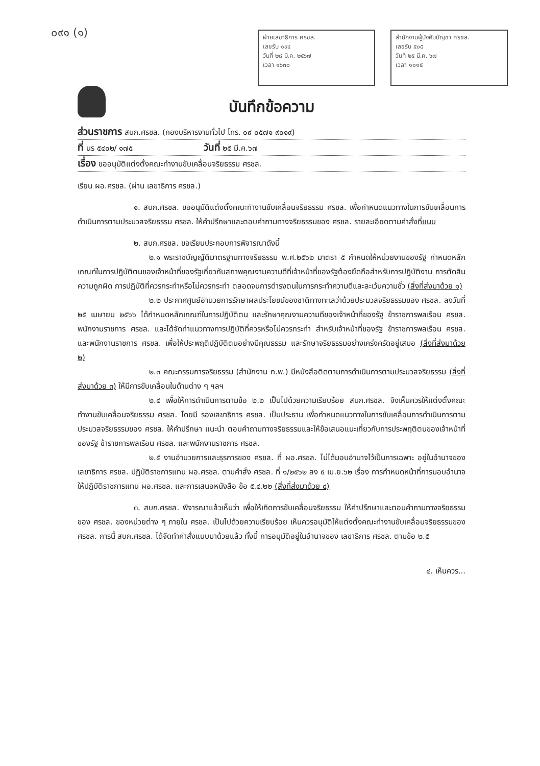๐๙๑ (๑)
ฝ่ายเลขาธิการ ศรชล.
เลขรับ ๑๙๔
วันที่ ๒๘ มี.ค. ๒๕๖๗
เวลา ๑๖๓๐
สำนักงานผู้บังคับบัญชา ศรชล.
เลขรับ ๕๐๕
วันที่ ๒๕ มี.ค. ๖๗
เวลา ๑๐๑๕
บันทึกข้อความ
ส่วนราชการ สบก.ศรชล. (กองบริหารงานทั่วไป โทร. ๐๙ ๐๕๗๑ ๙๐๑๙)
ที่ นร ๕๔๐๒/ ๑๗๕ วันที่ ๒๕ มี.ค.๖๗
เรื่อง ขออนุมัติแต่งตั้งคณะทำงานขับเคลื่อนจริยธรรม ศรชล.
เรียน ผอ.ศรชล. (ผ่าน เลขาธิการ ศรชล.)
๑. สบก.ศรชล. ขออนุมัติแต่งตั้งคณะทำงานขับเคลื่อนจริยธรรม ศรชล. เพื่อกำหนดแนวทางในการขับเคลื่อนการดำเนินการตามประมวลจริยธรรม ศรชล. ให้คำปรึกษาและตอบคำถามทางจริยธรรมของ ศรชล. รายละเอียดตามคำสั่งที่แนบ
๒. สบก.ศรชล. ขอเรียนประกอบการพิจารณาดังนี้
๒.๑ พระราชบัญญัติมาตรฐานทางจริยธรรม พ.ศ.๒๕๖๒ มาตรา ๕ กำหนดให้หน่วยงานของรัฐ กำหนดหลักเกณฑ์ในการปฏิบัติตนของเจ้าหน้าที่ของรัฐเกี่ยวกับสภาพคุณงามความดีที่เจ้าหน้าที่ของรัฐต้องยึดถือสำหรับการปฏิบัติงาน การตัดสินความถูกผิด การปฏิบัติที่ควรกระทำหรือไม่ควรกระทำ ตลอดจนการดำรงตนในการกระทำความดีและละเว้นความชั่ว (สิ่งที่ส่งมาด้วย ๑)
๒.๒ ประกาศศูนย์อำนวยการรักษาผลประโยชน์ของชาติทางทะเลว่าด้วยประมวลจริยธรรมของ ศรชล. ลงวันที่ ๒๕ เมษายน ๒๕๖๖ ได้กำหนดหลักเกณฑ์ในการปฏิบัติตน และรักษาคุณงามความดีของเจ้าหน้าที่ของรัฐ ข้าราชการพลเรือน ศรชล. พนักงานราชการ ศรชล. และได้จัดทำแนวทางการปฏิบัติที่ควรหรือไม่ควรกระทำ สำหรับเจ้าหน้าที่ของรัฐ ข้าราชการพลเรือน ศรชล. และพนักงานราชการ ศรชล. เพื่อให้ประพฤติปฏิบัติตนอย่างมีคุณธรรม และรักษาจริยธรรมอย่างเคร่งครัดอยู่เสมอ (สิ่งที่ส่งมาด้วย ๒)
๒.๓ คณะกรรมการจริยธรรม (สำนักงาน ก.พ.) มีหนังสือติดตามการดำเนินการตามประมวลจริยธรรม (สิ่งที่ส่งมาด้วย ๓) ให้มีการขับเคลื่อนในด้านต่าง ๆ ฯลฯ
๒.๔ เพื่อให้การดำเนินการตามข้อ ๒.๒ เป็นไปด้วยความเรียบร้อย สบก.ศรชล. จึงเห็นควรให้แต่งตั้งคณะทำงานขับเคลื่อนจริยธรรม ศรชล. โดยมี รองเลขาธิการ ศรชล. เป็นประธาน เพื่อกำหนดแนวทางในการขับเคลื่อนการดำเนินการตามประมวลจริยธรรมของ ศรชล. ให้คำปรึกษา แนะนำ ตอบคำถามทางจริยธรรมและให้ข้อเสนอแนะเกี่ยวกับการประพฤติตนของเจ้าหน้าที่ของรัฐ ข้าราชการพลเรือน ศรชล. และพนักงานราชการ ศรชล.
๒.๕ งานอำนวยการและธุรการของ ศรชล. ที่ ผอ.ศรชล. ไม่ได้มอบอำนาจไว้เป็นการเฉพาะ อยู่ในอำนาจของ เลขาธิการ ศรชล. ปฏิบัติราชการแทน ผอ.ศรชล. ตามคำสั่ง ศรชล. ที่ ๑/๒๕๖๒ ลง ๕ เม.ย.๖๒ เรื่อง การกำหนดหน้าที่การมอบอำนาจให้ปฏิบัติราชการแทน ผอ.ศรชล. และการเสนอหนังสือ ข้อ ๕.๔.๒๒ (สิ่งที่ส่งมาด้วย ๔)
๓. สบก.ศรชล. พิจารณาแล้วเห็นว่า เพื่อให้เกิดการขับเคลื่อนจริยธรรม ให้คำปรึกษาและตอบคำถามทางจริยธรรมของ ศรชล. ของหน่วยต่าง ๆ ภายใน ศรชล. เป็นไปด้วยความเรียบร้อย เห็นควรอนุมัติให้แต่งตั้งคณะทำงานขับเคลื่อนจริยธรรมของ ศรชล. การนี้ สบก.ศรชล. ได้จัดทำคำสั่งแนบมาด้วยแล้ว ทั้งนี้ การอนุมัติอยู่ในอำนาจของ เลขาธิการ ศรชล. ตามข้อ ๒.๕
๔. เห็นควร...